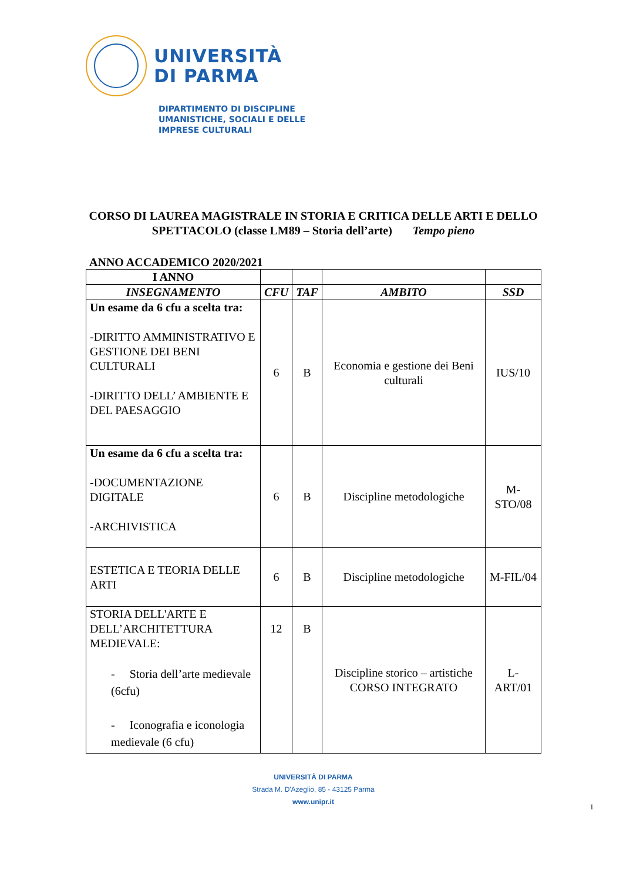UNIVERSITÀ
DI PARMA
DIPARTIMENTO DI DISCIPLINE
UMANISTICHE, SOCIALI E DELLE
IMPRESE CULTURALI
CORSO DI LAUREA MAGISTRALE IN STORIA E CRITICA DELLE ARTI E DELLO SPETTACOLO (classe LM89 – Storia dell’arte) Tempo pieno
ANNO ACCADEMICO 2020/2021
| I ANNO | | | | |
| INSEGNAMENTO | CFU | TAF | AMBITO | SSD |
| Un esame da 6 cfu a scelta tra: -DIRITTO AMMINISTRATIVO E GESTIONE DEI BENI CULTURALI -DIRITTO DELL’ AMBIENTE E DEL PAESAGGIO | 6 | B | Economia e gestione dei Beni culturali | IUS/10 |
| Un esame da 6 cfu a scelta tra: -DOCUMENTAZIONE DIGITALE -ARCHIVISTICA | 6 | B | Discipline metodologiche | M-STO/08 |
| ESTETICA E TEORIA DELLE ARTI | 6 | B | Discipline metodologiche | M-FIL/04 |
| STORIA DELL'ARTE E DELL’ARCHITETTURA MEDIEVALE: - Storia dell’arte medievale (6cfu) - Iconografia e iconologia medievale (6 cfu) | 12 | B | Discipline storico – artistiche CORSO INTEGRATO | L-ART/01 |
UNIVERSITÀ DI PARMA
Strada M. D'Azeglio, 85 - 43125 Parma
www.unipr.it
1